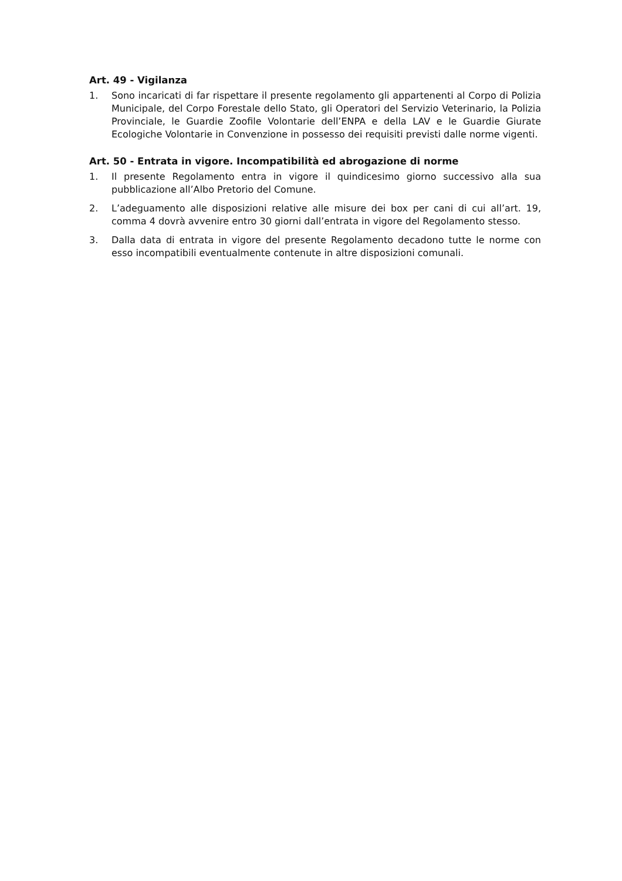Art. 49 - Vigilanza
1. Sono incaricati di far rispettare il presente regolamento gli appartenenti al Corpo di Polizia Municipale, del Corpo Forestale dello Stato, gli Operatori del Servizio Veterinario, la Polizia Provinciale, le Guardie Zoofile Volontarie dell’ENPA e della LAV e le Guardie Giurate Ecologiche Volontarie in Convenzione in possesso dei requisiti previsti dalle norme vigenti.
Art. 50 - Entrata in vigore. Incompatibilità ed abrogazione di norme
1. Il presente Regolamento entra in vigore il quindicesimo giorno successivo alla sua pubblicazione all’Albo Pretorio del Comune.
2. L’adeguamento alle disposizioni relative alle misure dei box per cani di cui all’art. 19, comma 4 dovrà avvenire entro 30 giorni dall’entrata in vigore del Regolamento stesso.
3. Dalla data di entrata in vigore del presente Regolamento decadono tutte le norme con esso incompatibili eventualmente contenute in altre disposizioni comunali.